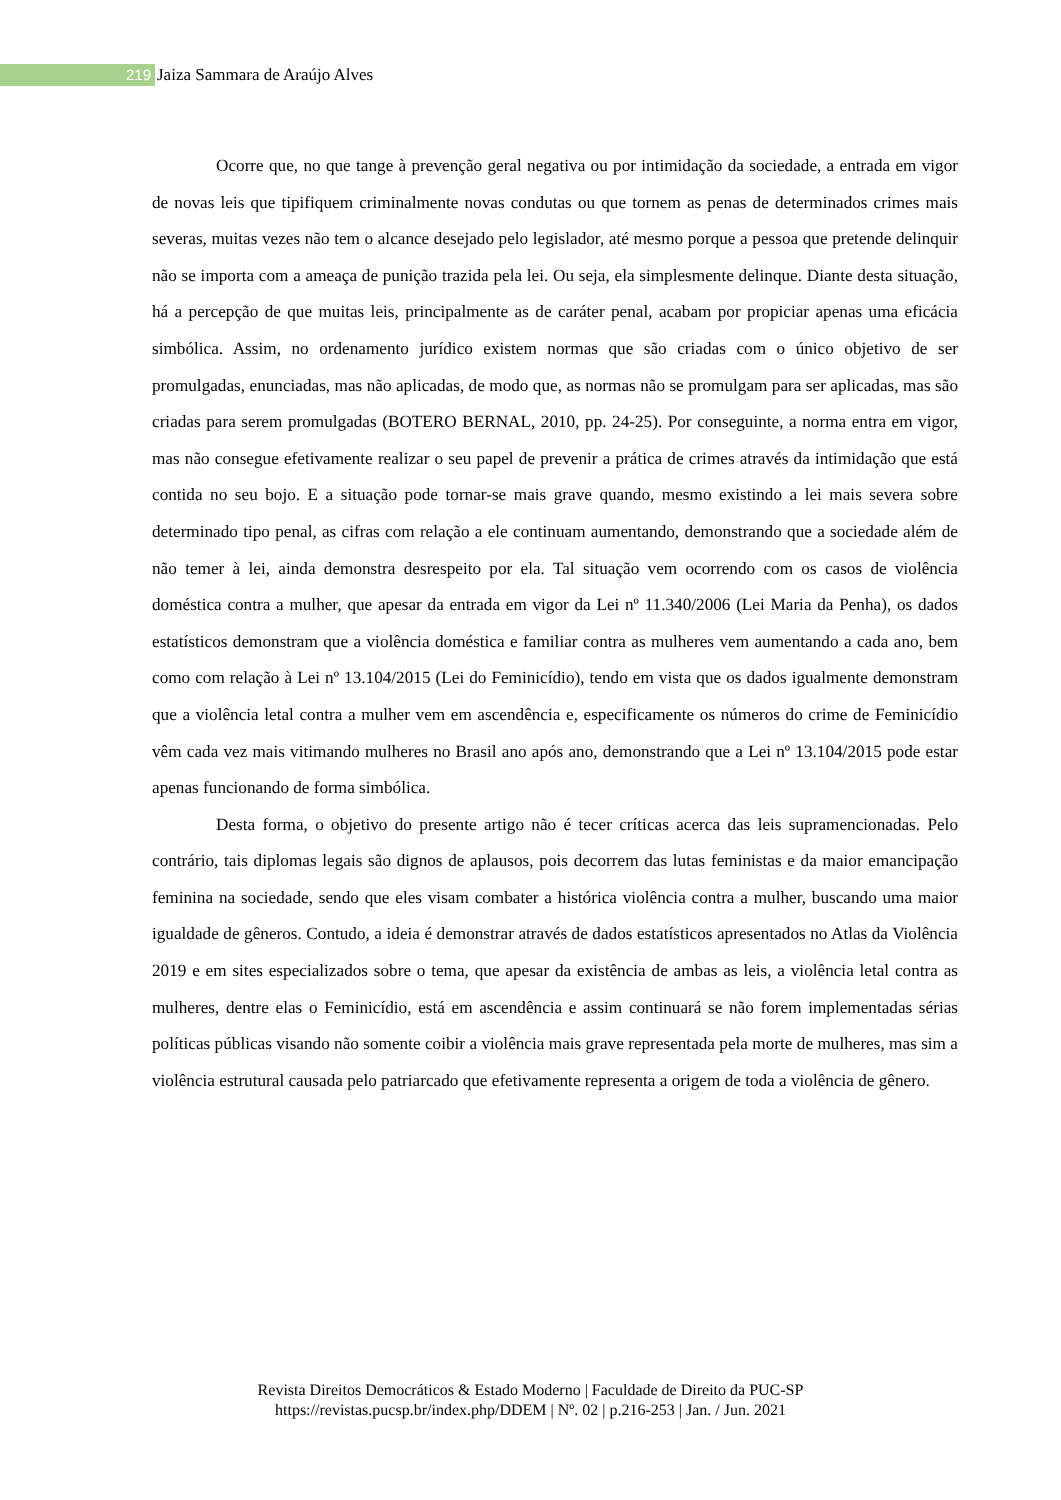219 Jaiza Sammara de Araújo Alves
Ocorre que, no que tange à prevenção geral negativa ou por intimidação da sociedade, a entrada em vigor de novas leis que tipifiquem criminalmente novas condutas ou que tornem as penas de determinados crimes mais severas, muitas vezes não tem o alcance desejado pelo legislador, até mesmo porque a pessoa que pretende delinquir não se importa com a ameaça de punição trazida pela lei. Ou seja, ela simplesmente delinque. Diante desta situação, há a percepção de que muitas leis, principalmente as de caráter penal, acabam por propiciar apenas uma eficácia simbólica. Assim, no ordenamento jurídico existem normas que são criadas com o único objetivo de ser promulgadas, enunciadas, mas não aplicadas, de modo que, as normas não se promulgam para ser aplicadas, mas são criadas para serem promulgadas (BOTERO BERNAL, 2010, pp. 24-25). Por conseguinte, a norma entra em vigor, mas não consegue efetivamente realizar o seu papel de prevenir a prática de crimes através da intimidação que está contida no seu bojo. E a situação pode tornar-se mais grave quando, mesmo existindo a lei mais severa sobre determinado tipo penal, as cifras com relação a ele continuam aumentando, demonstrando que a sociedade além de não temer à lei, ainda demonstra desrespeito por ela. Tal situação vem ocorrendo com os casos de violência doméstica contra a mulher, que apesar da entrada em vigor da Lei nº 11.340/2006 (Lei Maria da Penha), os dados estatísticos demonstram que a violência doméstica e familiar contra as mulheres vem aumentando a cada ano, bem como com relação à Lei nº 13.104/2015 (Lei do Feminicídio), tendo em vista que os dados igualmente demonstram que a violência letal contra a mulher vem em ascendência e, especificamente os números do crime de Feminicídio vêm cada vez mais vitimando mulheres no Brasil ano após ano, demonstrando que a Lei nº 13.104/2015 pode estar apenas funcionando de forma simbólica.
Desta forma, o objetivo do presente artigo não é tecer críticas acerca das leis supramencionadas. Pelo contrário, tais diplomas legais são dignos de aplausos, pois decorrem das lutas feministas e da maior emancipação feminina na sociedade, sendo que eles visam combater a histórica violência contra a mulher, buscando uma maior igualdade de gêneros. Contudo, a ideia é demonstrar através de dados estatísticos apresentados no Atlas da Violência 2019 e em sites especializados sobre o tema, que apesar da existência de ambas as leis, a violência letal contra as mulheres, dentre elas o Feminicídio, está em ascendência e assim continuará se não forem implementadas sérias políticas públicas visando não somente coibir a violência mais grave representada pela morte de mulheres, mas sim a violência estrutural causada pelo patriarcado que efetivamente representa a origem de toda a violência de gênero.
Revista Direitos Democráticos & Estado Moderno | Faculdade de Direito da PUC-SP
https://revistas.pucsp.br/index.php/DDEM | Nº. 02 | p.216-253 | Jan. / Jun. 2021